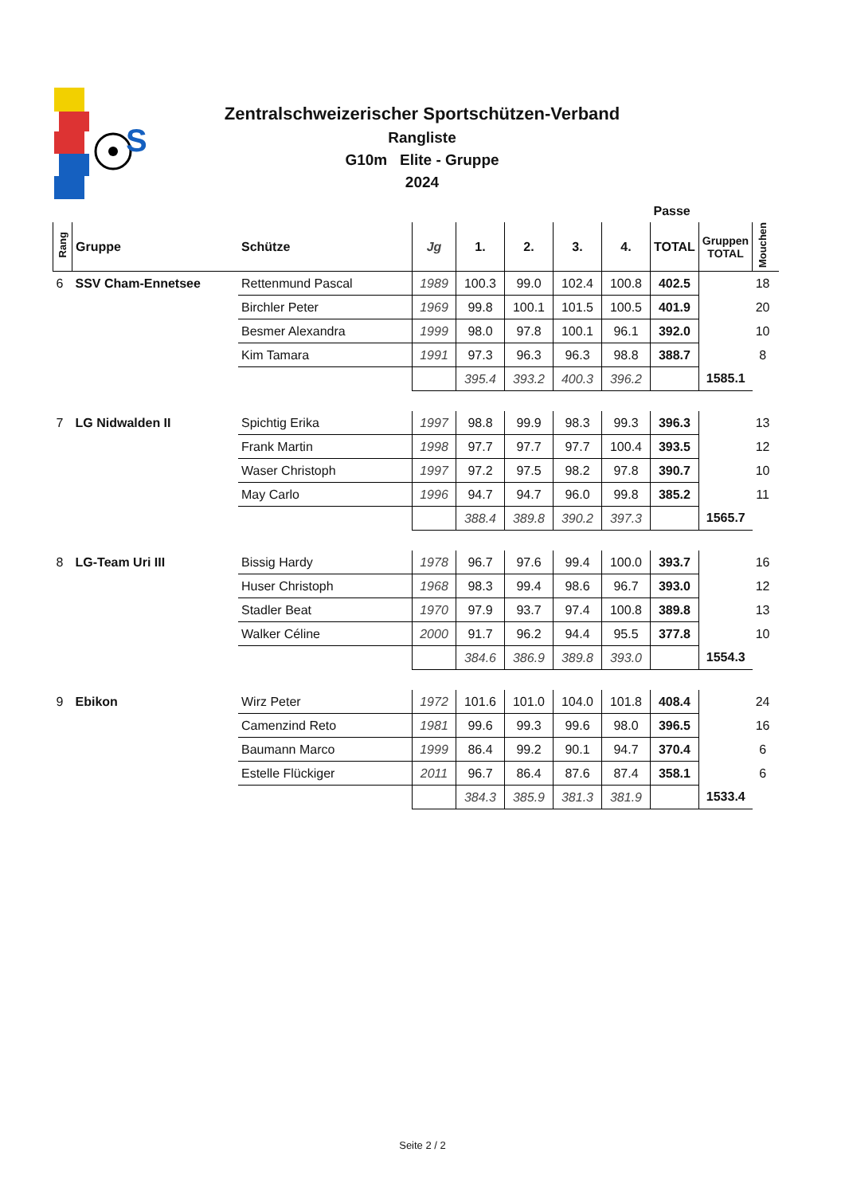S
Zentralschweizerischer Sportschützen-Verband
Rangliste
G10m Elite - Gruppe
2024
| | | | | | | | | Passe | | | |
| --- | --- | --- | --- | --- | --- | --- | --- | --- | --- | --- | --- |
| Rang | Gruppe | Schütze | Jg | 1. | 2. | 3. | 4. | TOTAL | Gruppen TOTAL | Mouchen | |
| 6 | SSV Cham-Ennetsee | Rettenmund Pascal | 1989 | 100.3 | 99.0 | 102.4 | 100.8 | 402.5 | | 18 | |
| | | Birchler Peter | 1969 | 99.8 | 100.1 | 101.5 | 100.5 | 401.9 | | 20 | |
| | | Besmer Alexandra | 1999 | 98.0 | 97.8 | 100.1 | 96.1 | 392.0 | | 10 | |
| | | Kim Tamara | 1991 | 97.3 | 96.3 | 96.3 | 98.8 | 388.7 | | 8 | |
| | | | | 395.4 | 393.2 | 400.3 | 396.2 | | 1585.1 | | |
| 7 | LG Nidwalden II | Spichtig Erika | 1997 | 98.8 | 99.9 | 98.3 | 99.3 | 396.3 | | 13 | |
| | | Frank Martin | 1998 | 97.7 | 97.7 | 97.7 | 100.4 | 393.5 | | 12 | |
| | | Waser Christoph | 1997 | 97.2 | 97.5 | 98.2 | 97.8 | 390.7 | | 10 | |
| | | May Carlo | 1996 | 94.7 | 94.7 | 96.0 | 99.8 | 385.2 | | 11 | |
| | | | | 388.4 | 389.8 | 390.2 | 397.3 | | 1565.7 | | |
| 8 | LG-Team Uri III | Bissig Hardy | 1978 | 96.7 | 97.6 | 99.4 | 100.0 | 393.7 | | 16 | |
| | | Huser Christoph | 1968 | 98.3 | 99.4 | 98.6 | 96.7 | 393.0 | | 12 | |
| | | Stadler Beat | 1970 | 97.9 | 93.7 | 97.4 | 100.8 | 389.8 | | 13 | |
| | | Walker Céline | 2000 | 91.7 | 96.2 | 94.4 | 95.5 | 377.8 | | 10 | |
| | | | | 384.6 | 386.9 | 389.8 | 393.0 | | 1554.3 | | |
| 9 | Ebikon | Wirz Peter | 1972 | 101.6 | 101.0 | 104.0 | 101.8 | 408.4 | | 24 | |
| | | Camenzind Reto | 1981 | 99.6 | 99.3 | 99.6 | 98.0 | 396.5 | | 16 | |
| | | Baumann Marco | 1999 | 86.4 | 99.2 | 90.1 | 94.7 | 370.4 | | 6 | |
| | | Estelle Flückiger | 2011 | 96.7 | 86.4 | 87.6 | 87.4 | 358.1 | | 6 | |
| | | | | 384.3 | 385.9 | 381.3 | 381.9 | | 1533.4 | | |
Seite 2 / 2